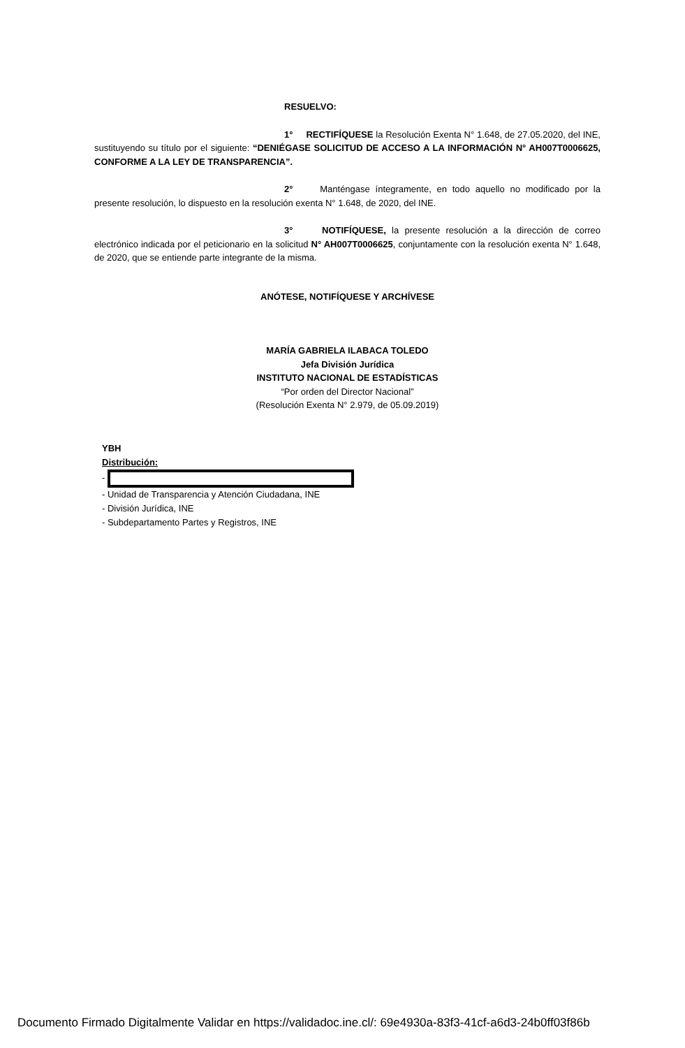RESUELVO:
1° RECTIFÍQUESE la Resolución Exenta N° 1.648, de 27.05.2020, del INE, sustituyendo su título por el siguiente: “DENIÉGASE SOLICITUD DE ACCESO A LA INFORMACIÓN N° AH007T0006625, CONFORME A LA LEY DE TRANSPARENCIA”.
2° Manténgase íntegramente, en todo aquello no modificado por la presente resolución, lo dispuesto en la resolución exenta N° 1.648, de 2020, del INE.
3° NOTIFÍQUESE, la presente resolución a la dirección de correo electrónico indicada por el peticionario en la solicitud N° AH007T0006625, conjuntamente con la resolución exenta N° 1.648, de 2020, que se entiende parte integrante de la misma.
ANÓTESE, NOTIFÍQUESE Y ARCHÍVESE
MARÍA GABRIELA ILABACA TOLEDO
Jefa División Jurídica
INSTITUTO NACIONAL DE ESTADÍSTICAS
“Por orden del Director Nacional”
(Resolución Exenta N° 2.979, de 05.09.2019)
YBH
Distribución:
-
- Unidad de Transparencia y Atención Ciudadana, INE
- División Jurídica, INE
- Subdepartamento Partes y Registros, INE
Documento Firmado Digitalmente Validar en https://validadoc.ine.cl/: 69e4930a-83f3-41cf-a6d3-24b0ff03f86b